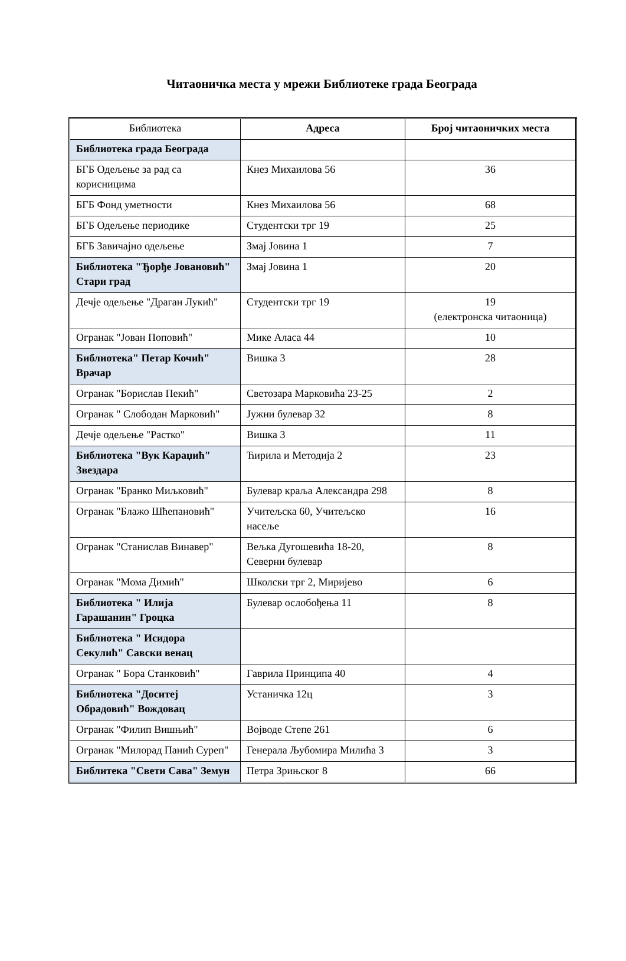Читаоничка места у мрежи Библиотеке града Београда
| Библиотека | Адреса | Број читаоничких места |
| --- | --- | --- |
| Библиотека града Београда | | |
| БГБ Одељење за рад са корисницима | Кнез Михаилова 56 | 36 |
| БГБ Фонд уметности | Кнез Михаилова 56 | 68 |
| БГБ Одељење периодике | Студентски трг 19 | 25 |
| БГБ Завичајно одељење | Змај Јовина 1 | 7 |
| Библиотека "Ђорђе Јовановић" Стари град | Змај Јовина 1 | 20 |
| Дечје одељење "Драган Лукић" | Студентски трг 19 | 19 (електронска читаоница) |
| Огранак "Јован Поповић" | Мике Аласа 44 | 10 |
| Библиотека" Петар Кочић" Врачар | Вишка 3 | 28 |
| Огранак "Борислав Пекић" | Светозара Марковића 23-25 | 2 |
| Огранак " Слободан Марковић" | Јужни булевар 32 | 8 |
| Дечје одељење "Растко" | Вишка 3 | 11 |
| Библиотека "Вук Караџић" Звездара | Ћирила и Методија 2 | 23 |
| Огранак "Бранко Миљковић" | Булевар краља Александра 298 | 8 |
| Огранак "Блажо Шћепановић" | Учитељска 60, Учитељско насеље | 16 |
| Огранак "Станислав Винавер" | Вељка Дугошевића 18-20, Северни булевар | 8 |
| Огранак "Мома Димић" | Школски трг 2, Миријево | 6 |
| Библиотека " Илија Гарашанин" Гроцка | Булевар ослобођења 11 | 8 |
| Библиотека " Исидора Секулић" Савски венац | | |
| Огранак " Бора Станковић" | Гаврила Принципа 40 | 4 |
| Библиотека "Доситеј Обрадовић" Вождовац | Устаничка 12ц | 3 |
| Огранак "Филип Вишњић" | Војводе Степе 261 | 6 |
| Огранак "Милорад Панић Суреп" | Генерала Љубомира Милића 3 | 3 |
| Библитека "Свети Сава" Земун | Петра Зрињског 8 | 66 |